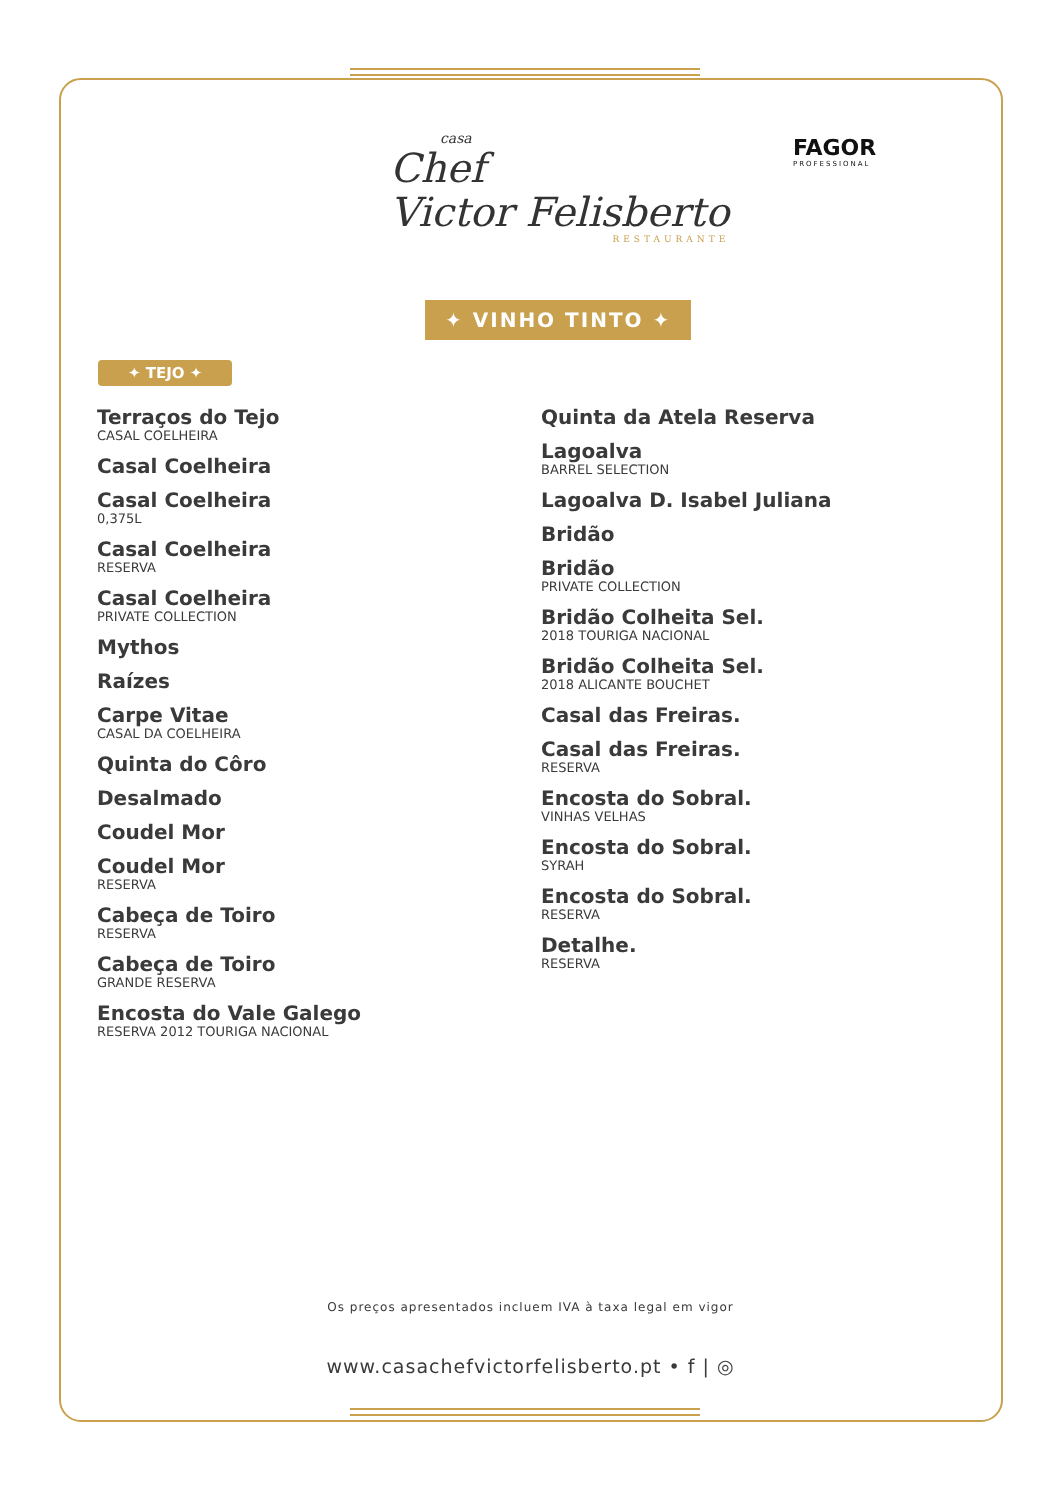casa
Chef
Victor Felisberto
RESTAURANTE
FAGOR
PROFESSIONAL
✦ VINHO TINTO ✦
✦ TEJO ✦
Terraços do Tejo
CASAL COELHEIRA
Casal Coelheira
Casal Coelheira
0,375L
Casal Coelheira
RESERVA
Casal Coelheira
PRIVATE COLLECTION
Mythos
Raízes
Carpe Vitae
CASAL DA COELHEIRA
Quinta do Côro
Desalmado
Coudel Mor
Coudel Mor
RESERVA
Cabeça de Toiro
RESERVA
Cabeça de Toiro
GRANDE RESERVA
Encosta do Vale Galego
RESERVA 2012 TOURIGA NACIONAL
Quinta da Atela Reserva
Lagoalva
BARREL SELECTION
Lagoalva D. Isabel Juliana
Bridão
Bridão
PRIVATE COLLECTION
Bridão Colheita Sel.
2018 TOURIGA NACIONAL
Bridão Colheita Sel.
2018 ALICANTE BOUCHET
Casal das Freiras.
Casal das Freiras.
RESERVA
Encosta do Sobral.
VINHAS VELHAS
Encosta do Sobral.
SYRAH
Encosta do Sobral.
RESERVA
Detalhe.
RESERVA
Os preços apresentados incluem IVA à taxa legal em vigor
www.casachefvictorfelisberto.pt • f | ◎